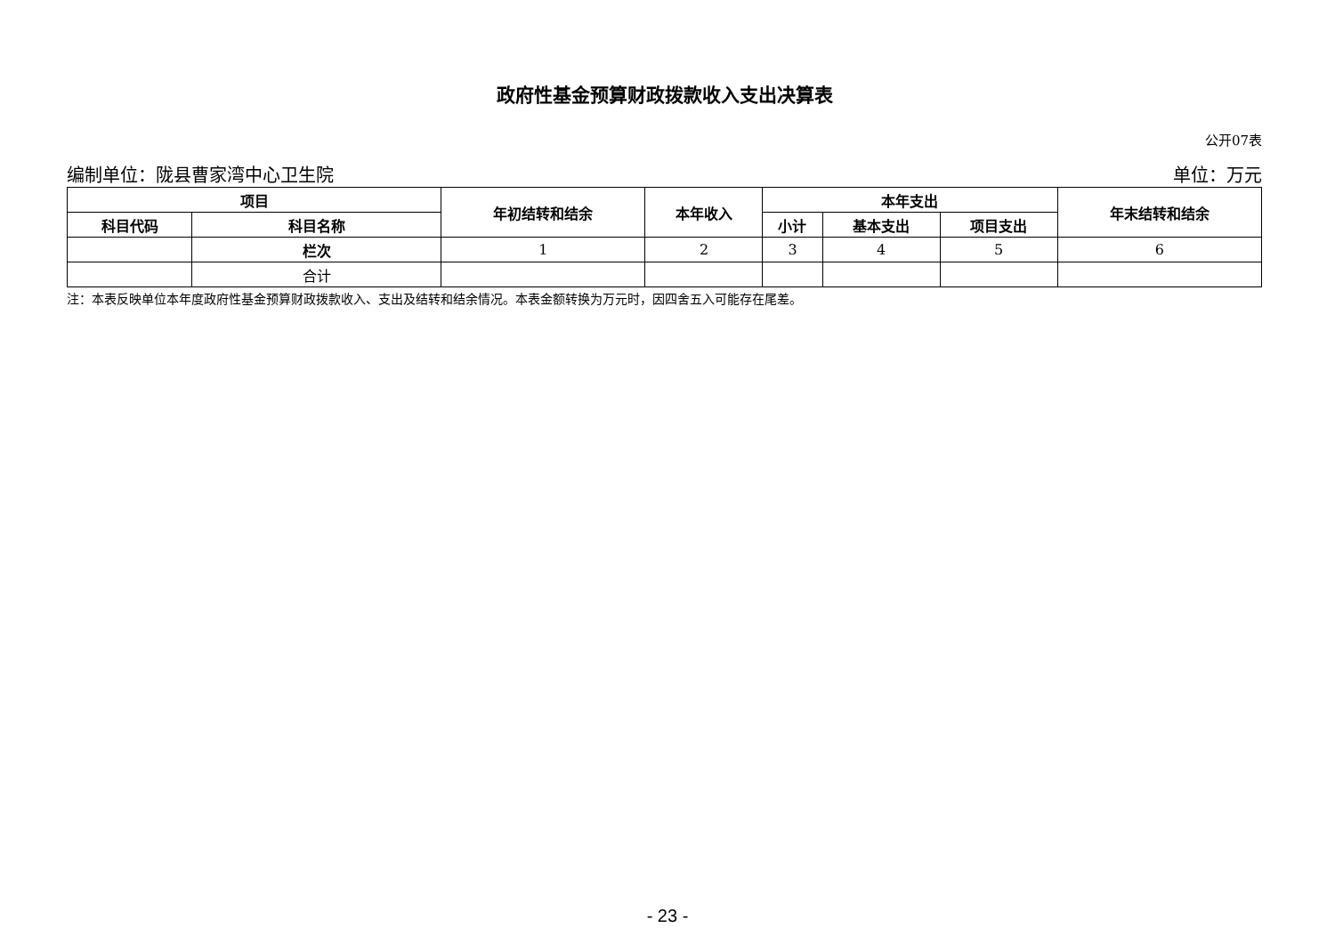政府性基金预算财政拨款收入支出决算表
公开07表
编制单位：陇县曹家湾中心卫生院 单位：万元
| 项目 | | 年初结转和结余 | 本年收入 | 本年支出 | | | 年末结转和结余 |
| --- | --- | --- | --- | --- | --- | --- | --- |
| 科目代码 | 科目名称 | | | 小计 | 基本支出 | 项目支出 | |
| | 栏次 | 1 | 2 | 3 | 4 | 5 | 6 |
| | 合计 | | | | | | |
注：本表反映单位本年度政府性基金预算财政拨款收入、支出及结转和结余情况。本表金额转换为万元时，因四舍五入可能存在尾差。
- 23 -